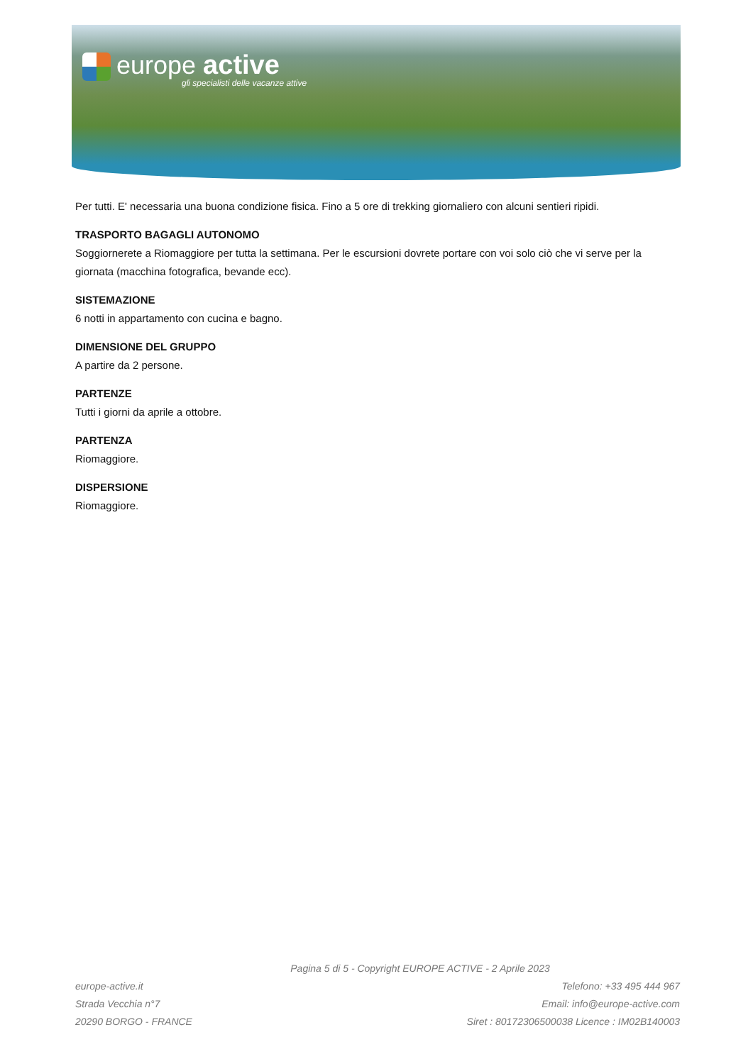europe active
gli specialisti delle vacanze attive
Per tutti. E' necessaria una buona condizione fisica. Fino a 5 ore di trekking giornaliero con alcuni sentieri ripidi.
TRASPORTO BAGAGLI AUTONOMO
Soggiornerete a Riomaggiore per tutta la settimana. Per le escursioni dovrete portare con voi solo ciò che vi serve per la giornata (macchina fotografica, bevande ecc).
SISTEMAZIONE
6 notti in appartamento con cucina e bagno.
DIMENSIONE DEL GRUPPO
A partire da 2 persone.
PARTENZE
Tutti i giorni da aprile a ottobre.
PARTENZA
Riomaggiore.
DISPERSIONE
Riomaggiore.
Pagina 5 di 5 - Copyright EUROPE ACTIVE - 2 Aprile 2023
europe-active.it
Strada Vecchia n°7
20290 BORGO - FRANCE
Telefono: +33 495 444 967
Email: info@europe-active.com
Siret : 80172306500038 Licence : IM02B140003